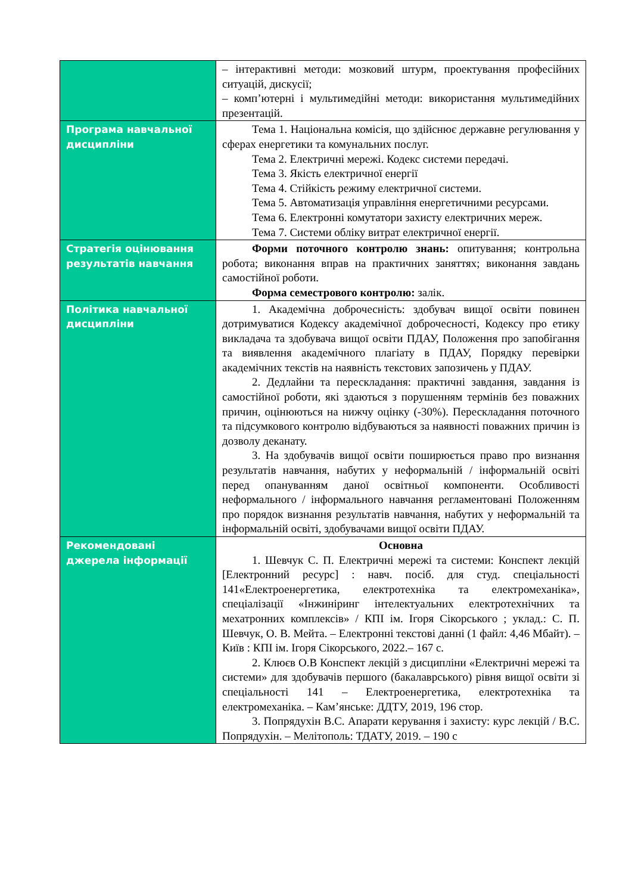| | – інтерактивні методи: мозковий штурм, проектування професійних ситуацій, дискусії; – комп’ютерні і мультимедійні методи: використання мультимедійних презентацій. |
| Програма навчальної дисципліни | Тема 1. Національна комісія, що здійснює державне регулювання у сферах енергетики та комунальних послуг. Тема 2. Електричні мережі. Кодекс системи передачі. Тема 3. Якість електричної енергії Тема 4. Стійкість режиму електричної системи. Тема 5. Автоматизація управління енергетичними ресурсами. Тема 6. Електронні комутатори захисту електричних мереж. Тема 7. Системи обліку витрат електричної енергії. |
| Стратегія оцінювання результатів навчання | Форми поточного контролю знань: опитування; контрольна робота; виконання вправ на практичних заняттях; виконання завдань самостійної роботи. Форма семестрового контролю: залік. |
| Політика навчальної дисципліни | 1. Академічна доброчесність: здобувач вищої освіти повинен дотримуватися Кодексу академічної доброчесності, Кодексу про етику викладача та здобувача вищої освіти ПДАУ, Положення про запобігання та виявлення академічного плагіату в ПДАУ, Порядку перевірки академічних текстів на наявність текстових запозичень у ПДАУ. 2. Дедлайни та перескладання: практичні завдання, завдання із самостійної роботи, які здаються з порушенням термінів без поважних причин, оцінюються на нижчу оцінку (-30%). Перескладання поточного та підсумкового контролю відбуваються за наявності поважних причин із дозволу деканату. 3. На здобувачів вищої освіти поширюється право про визнання результатів навчання, набутих у неформальній / інформальній освіті перед опануванням даної освітньої компоненти. Особливості неформального / інформального навчання регламентовані Положенням про порядок визнання результатів навчання, набутих у неформальній та інформальній освіті, здобувачами вищої освіти ПДАУ. |
| Рекомендовані джерела інформації | Основна 1. Шевчук С. П. Електричні мережі та системи: Конспект лекцій [Електронний ресурс] : навч. посіб. для студ. спеціальності 141«Електроенергетика, електротехніка та електромеханіка», спеціалізації «Інжиніринг інтелектуальних електротехнічних та мехатронних комплексів» / КПІ ім. Ігоря Сікорського ; уклад.: С. П. Шевчук, О. В. Мейта. – Електронні текстові данні (1 файл: 4,46 Мбайт). – Київ : КПІ ім. Ігоря Сікорського, 2022.– 167 с. 2. Клюєв О.В Конспект лекцій з дисципліни «Електричні мережі та системи» для здобувачів першого (бакалаврського) рівня вищої освіти зі спеціальності 141 – Електроенергетика, електротехніка та електромеханіка. – Кам’янське: ДДТУ, 2019, 196 стор. 3. Попрядухін В.С. Апарати керування і захисту: курс лекцій / В.С. Попрядухін. – Мелітополь: ТДАТУ, 2019. – 190 с |